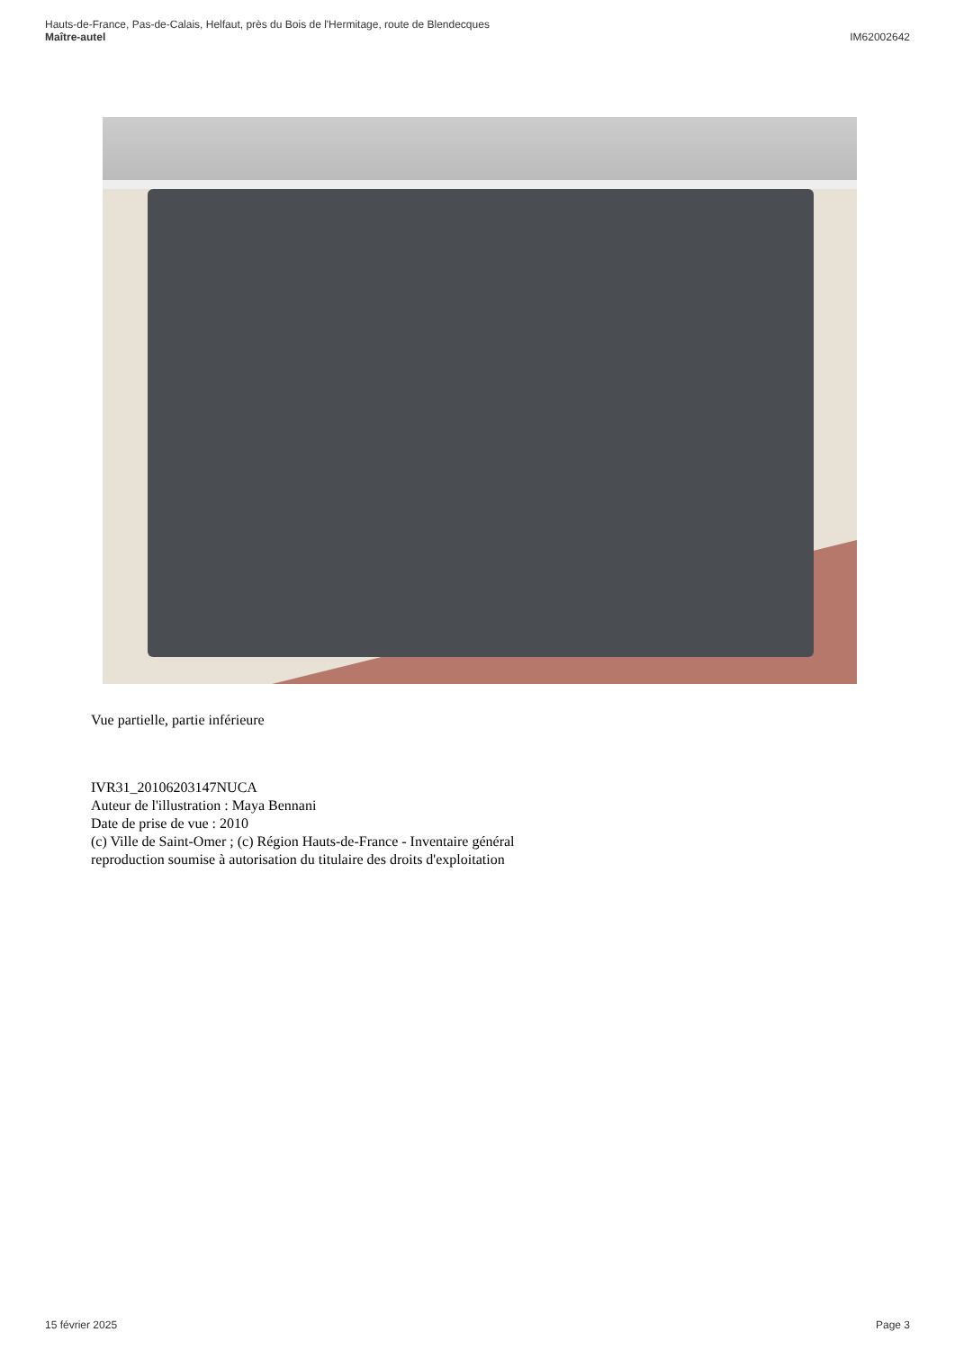Hauts-de-France, Pas-de-Calais, Helfaut, près du Bois de l'Hermitage, route de Blendecques
Maître-autel IM62002642
Vue partielle, partie inférieure
IVR31_20106203147NUCA
Auteur de l'illustration : Maya Bennani
Date de prise de vue : 2010
(c) Ville de Saint-Omer ; (c) Région Hauts-de-France - Inventaire général
reproduction soumise à autorisation du titulaire des droits d'exploitation
15 février 2025 Page 3